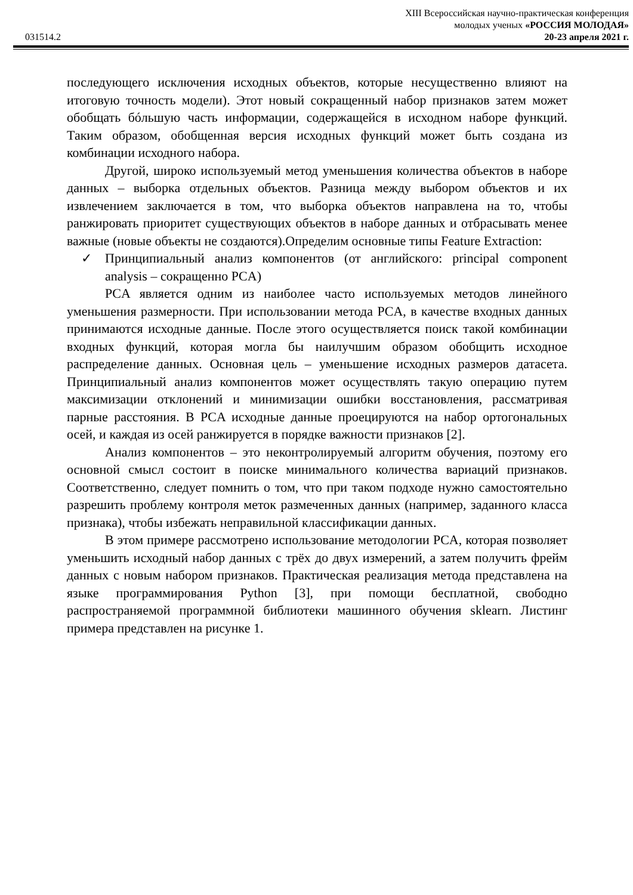XIII Всероссийская научно-практическая конференция
молодых ученых «РОССИЯ МОЛОДАЯ»
031514.2 20-23 апреля 2021 г.
последующего исключения исходных объектов, которые несущественно влияют на итоговую точность модели). Этот новый сокращенный набор признаков затем может обобщать бóльшую часть информации, содержащейся в исходном наборе функций. Таким образом, обобщенная версия исходных функций может быть создана из комбинации исходного набора.
Другой, широко используемый метод уменьшения количества объектов в наборе данных – выборка отдельных объектов. Разница между выбором объектов и их извлечением заключается в том, что выборка объектов направлена на то, чтобы ранжировать приоритет существующих объектов в наборе данных и отбрасывать менее важные (новые объекты не создаются).Определим основные типы Feature Extraction:
✓ Принципиальный анализ компонентов (от английского: principal component analysis – сокращенно PCA)
PCA является одним из наиболее часто используемых методов линейного уменьшения размерности. При использовании метода PCA, в качестве входных данных принимаются исходные данные. После этого осуществляется поиск такой комбинации входных функций, которая могла бы наилучшим образом обобщить исходное распределение данных. Основная цель – уменьшение исходных размеров датасета. Принципиальный анализ компонентов может осуществлять такую операцию путем максимизации отклонений и минимизации ошибки восстановления, рассматривая парные расстояния. В PCA исходные данные проецируются на набор ортогональных осей, и каждая из осей ранжируется в порядке важности признаков [2].
Анализ компонентов – это неконтролируемый алгоритм обучения, поэтому его основной смысл состоит в поиске минимального количества вариаций признаков. Соответственно, следует помнить о том, что при таком подходе нужно самостоятельно разрешить проблему контроля меток размеченных данных (например, заданного класса признака), чтобы избежать неправильной классификации данных.
В этом примере рассмотрено использование методологии PCA, которая позволяет уменьшить исходный набор данных с трёх до двух измерений, а затем получить фрейм данных с новым набором признаков. Практическая реализация метода представлена на языке программирования Python [3], при помощи бесплатной, свободно распространяемой программной библиотеки машинного обучения sklearn. Листинг примера представлен на рисунке 1.